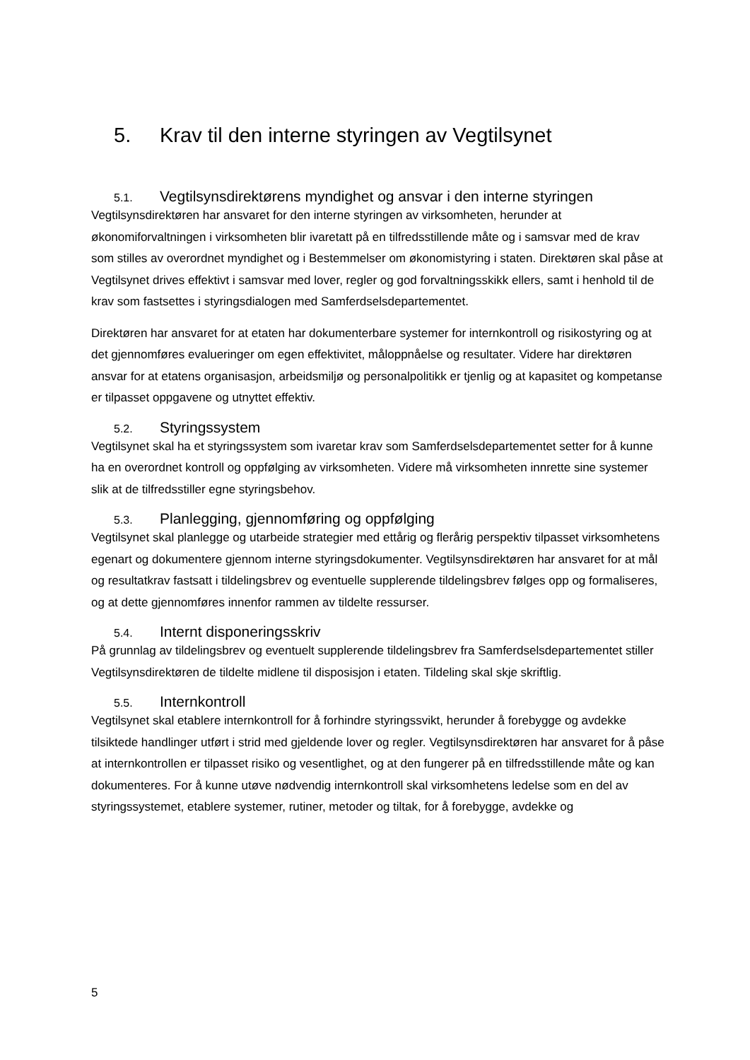5. Krav til den interne styringen av Vegtilsynet
5.1. Vegtilsynsdirektørens myndighet og ansvar i den interne styringen
Vegtilsynsdirektøren har ansvaret for den interne styringen av virksomheten, herunder at økonomiforvaltningen i virksomheten blir ivaretatt på en tilfredsstillende måte og i samsvar med de krav som stilles av overordnet myndighet og i Bestemmelser om økonomistyring i staten. Direktøren skal påse at Vegtilsynet drives effektivt i samsvar med lover, regler og god forvaltningsskikk ellers, samt i henhold til de krav som fastsettes i styringsdialogen med Samferdselsdepartementet.
Direktøren har ansvaret for at etaten har dokumenterbare systemer for internkontroll og risikostyring og at det gjennomføres evalueringer om egen effektivitet, måloppnåelse og resultater. Videre har direktøren ansvar for at etatens organisasjon, arbeidsmiljø og personalpolitikk er tjenlig og at kapasitet og kompetanse er tilpasset oppgavene og utnyttet effektiv.
5.2. Styringssystem
Vegtilsynet skal ha et styringssystem som ivaretar krav som Samferdselsdepartementet setter for å kunne ha en overordnet kontroll og oppfølging av virksomheten. Videre må virksomheten innrette sine systemer slik at de tilfredsstiller egne styringsbehov.
5.3. Planlegging, gjennomføring og oppfølging
Vegtilsynet skal planlegge og utarbeide strategier med ettårig og flerårig perspektiv tilpasset virksomhetens egenart og dokumentere gjennom interne styringsdokumenter. Vegtilsynsdirektøren har ansvaret for at mål og resultatkrav fastsatt i tildelingsbrev og eventuelle supplerende tildelingsbrev følges opp og formaliseres, og at dette gjennomføres innenfor rammen av tildelte ressurser.
5.4. Internt disponeringsskriv
På grunnlag av tildelingsbrev og eventuelt supplerende tildelingsbrev fra Samferdselsdepartementet stiller Vegtilsynsdirektøren de tildelte midlene til disposisjon i etaten. Tildeling skal skje skriftlig.
5.5. Internkontroll
Vegtilsynet skal etablere internkontroll for å forhindre styringssvikt, herunder å forebygge og avdekke tilsiktede handlinger utført i strid med gjeldende lover og regler. Vegtilsynsdirektøren har ansvaret for å påse at internkontrollen er tilpasset risiko og vesentlighet, og at den fungerer på en tilfredsstillende måte og kan dokumenteres. For å kunne utøve nødvendig internkontroll skal virksomhetens ledelse som en del av styringssystemet, etablere systemer, rutiner, metoder og tiltak, for å forebygge, avdekke og
5